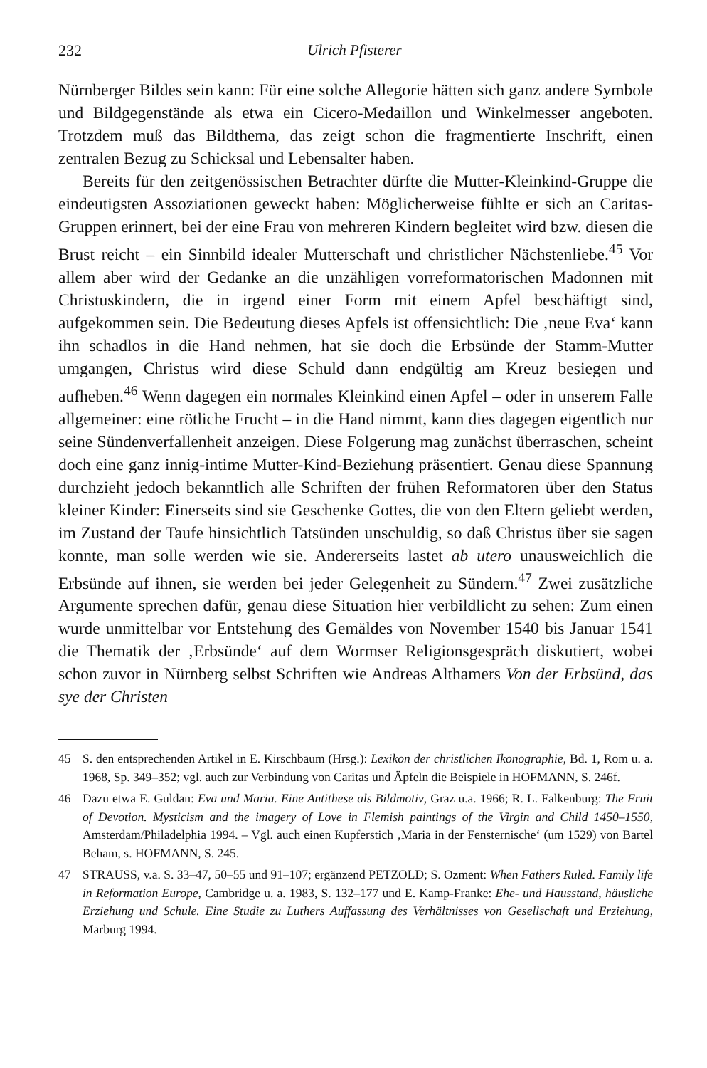232 Ulrich Pfisterer
Nürnberger Bildes sein kann: Für eine solche Allegorie hätten sich ganz andere Symbole und Bildgegenstände als etwa ein Cicero-Medaillon und Winkelmesser angeboten. Trotzdem muß das Bildthema, das zeigt schon die fragmentierte Inschrift, einen zentralen Bezug zu Schicksal und Lebensalter haben.
Bereits für den zeitgenössischen Betrachter dürfte die Mutter-Kleinkind-Gruppe die eindeutigsten Assoziationen geweckt haben: Möglicherweise fühlte er sich an Caritas-Gruppen erinnert, bei der eine Frau von mehreren Kindern begleitet wird bzw. diesen die Brust reicht – ein Sinnbild idealer Mutterschaft und christlicher Nächstenliebe.<sup>45</sup> Vor allem aber wird der Gedanke an die unzähligen vorreformatorischen Madonnen mit Christuskindern, die in irgend einer Form mit einem Apfel beschäftigt sind, aufgekommen sein. Die Bedeutung dieses Apfels ist offensichtlich: Die ‚neue Eva‘ kann ihn schadlos in die Hand nehmen, hat sie doch die Erbsünde der Stamm-Mutter umgangen, Christus wird diese Schuld dann endgültig am Kreuz besiegen und aufheben.<sup>46</sup> Wenn dagegen ein normales Kleinkind einen Apfel – oder in unserem Falle allgemeiner: eine rötliche Frucht – in die Hand nimmt, kann dies dagegen eigentlich nur seine Sündenverfallenheit anzeigen. Diese Folgerung mag zunächst überraschen, scheint doch eine ganz innig-intime Mutter-Kind-Beziehung präsentiert. Genau diese Spannung durchzieht jedoch bekanntlich alle Schriften der frühen Reformatoren über den Status kleiner Kinder: Einerseits sind sie Geschenke Gottes, die von den Eltern geliebt werden, im Zustand der Taufe hinsichtlich Tatsünden unschuldig, so daß Christus über sie sagen konnte, man solle werden wie sie. Andererseits lastet ab utero unausweichlich die Erbsünde auf ihnen, sie werden bei jeder Gelegenheit zu Sündern.<sup>47</sup> Zwei zusätzliche Argumente sprechen dafür, genau diese Situation hier verbildlicht zu sehen: Zum einen wurde unmittelbar vor Entstehung des Gemäldes von November 1540 bis Januar 1541 die Thematik der ‚Erbsünde‘ auf dem Wormser Religionsgespräch diskutiert, wobei schon zuvor in Nürnberg selbst Schriften wie Andreas Althamers Von der Erbsünd, das sye der Christen
45 S. den entsprechenden Artikel in E. Kirschbaum (Hrsg.): Lexikon der christlichen Ikonographie, Bd. 1, Rom u. a. 1968, Sp. 349–352; vgl. auch zur Verbindung von Caritas und Äpfeln die Beispiele in HOFMANN, S. 246f.
46 Dazu etwa E. Guldan: Eva und Maria. Eine Antithese als Bildmotiv, Graz u.a. 1966; R. L. Falkenburg: The Fruit of Devotion. Mysticism and the imagery of Love in Flemish paintings of the Virgin and Child 1450–1550, Amsterdam/Philadelphia 1994. – Vgl. auch einen Kupferstich ‚Maria in der Fensternische‘ (um 1529) von Bartel Beham, s. HOFMANN, S. 245.
47 STRAUSS, v.a. S. 33–47, 50–55 und 91–107; ergänzend PETZOLD; S. Ozment: When Fathers Ruled. Family life in Reformation Europe, Cambridge u. a. 1983, S. 132–177 und E. Kamp-Franke: Ehe- und Hausstand, häusliche Erziehung und Schule. Eine Studie zu Luthers Auffassung des Verhältnisses von Gesellschaft und Erziehung, Marburg 1994.